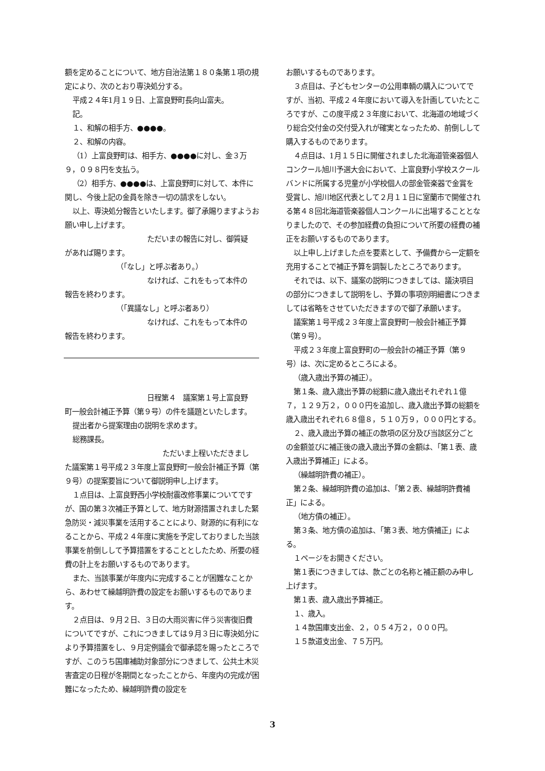額を定めることについて、地方自治法第１８０条第１項の規定により、次のとおり専決処分する。
平成２４年1月１９日、上富良野町長向山富夫。
記。
１、和解の相手方、●●●●。
２、和解の内容。
（1）上富良野町は、相手方、●●●●に対し、金３万９，０９８円を支払う。
（2）相手方、●●●●は、上富良野町に対して、本件に関し、今後上記の金員を除き一切の請求をしない。
以上、専決処分報告といたします。御了承賜りますようお願い申し上げます。
ただいまの報告に対し、御質疑
があれば賜ります。
（「なし」と呼ぶ者あり。）
なければ、これをもって本件の
報告を終わります。
（「異議なし」と呼ぶ者あり）
なければ、これをもって本件の
報告を終わります。
日程第４　議案第１号上富良野
町一般会計補正予算（第９号）の件を議題といたします。
提出者から提案理由の説明を求めます。
総務課長。
ただいま上程いただきまし
た議案第１号平成２３年度上富良野町一般会計補正予算（第９号）の提案要旨について御説明申し上げます。
１点目は、上富良野西小学校耐震改修事業についてですが、国の第３次補正予算として、地方財源措置されました緊急防災・減災事業を活用することにより、財源的に有利になることから、平成２４年度に実施を予定しておりました当該事業を前倒しして予算措置をすることとしたため、所要の経費の計上をお願いするものであります。
また、当該事業が年度内に完成することが困難なことから、あわせて繰越明許費の設定をお願いするものであります。
２点目は、９月２日、３日の大雨災害に伴う災害復旧費についてですが、これにつきましては９月３日に専決処分により予算措置をし、９月定例議会で御承認を賜ったところですが、このうち国庫補助対象部分につきまして、公共土木災害査定の日程が冬期間となったことから、年度内の完成が困難になったため、繰越明許費の設定を
お願いするものであります。
３点目は、子どもセンターの公用車輌の購入についてですが、当初、平成２４年度において導入を計画していたところですが、この度平成２３年度において、北海道の地域づくり総合交付金の交付受入れが確実となったため、前倒しして購入するものであります。
４点目は、1月１５日に開催されました北海道管楽器個人コンクール旭川予選大会において、上富良野小学校スクールバンドに所属する児童が小学校個人の部金管楽器で金賞を受賞し、旭川地区代表として２月１１日に室蘭市で開催される第４８回北海道管楽器個人コンクールに出場することとなりましたので、その参加経費の負担について所要の経費の補正をお願いするものであります。
以上申し上げました点を要素として、予備費から一定額を充用することで補正予算を調製したところであります。
それでは、以下、議案の説明につきましては、議決項目の部分につきまして説明をし、予算の事項別明細書につきましては省略をさせていただきますので御了承願います。
議案第１号平成２３年度上富良野町一般会計補正予算（第９号）。
平成２３年度上富良野町の一般会計の補正予算（第９号）は、次に定めるところによる。
（歳入歳出予算の補正）。
第１条、歳入歳出予算の総額に歳入歳出それぞれ１億７，１２９万２，０００円を追加し、歳入歳出予算の総額を歳入歳出それぞれ６８億８，５１０万９，０００円とする。
２、歳入歳出予算の補正の款項の区分及び当該区分ごとの金額並びに補正後の歳入歳出予算の金額は、「第１表、歳入歳出予算補正」による。
（繰越明許費の補正）。
第２条、繰越明許費の追加は、「第２表、繰越明許費補正」による。
（地方債の補正）。
第３条、地方債の追加は、「第３表、地方債補正」による。
１ページをお開きください。
第１表につきましては、款ごとの名称と補正額のみ申し上げます。
第１表、歳入歳出予算補正。
１、歳入。
１４款国庫支出金、２，０５４万２，０００円。
１５款道支出金、７５万円。
3